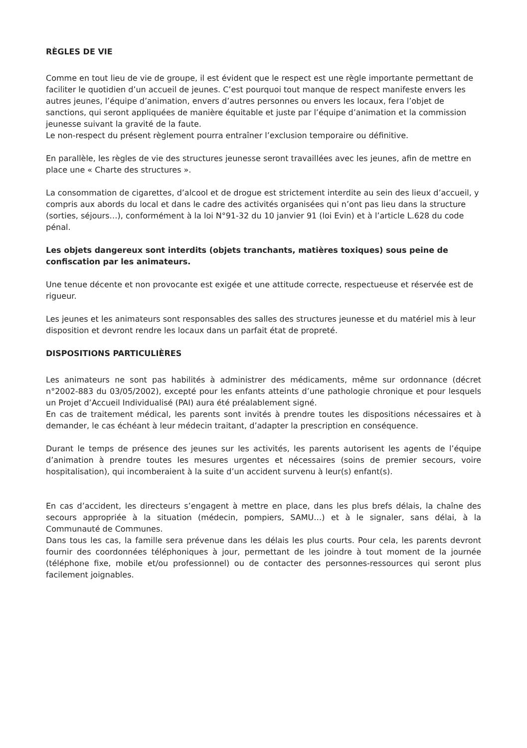RÈGLES DE VIE
Comme en tout lieu de vie de groupe, il est évident que le respect est une règle importante permettant de faciliter le quotidien d’un accueil de jeunes. C’est pourquoi tout manque de respect manifeste envers les autres jeunes, l’équipe d’animation, envers d’autres personnes ou envers les locaux, fera l’objet de sanctions, qui seront appliquées de manière équitable et juste par l’équipe d’animation et la commission jeunesse suivant la gravité de la faute.
Le non-respect du présent règlement pourra entraîner l’exclusion temporaire ou définitive.
En parallèle, les règles de vie des structures jeunesse seront travaillées avec les jeunes, afin de mettre en place une « Charte des structures ».
La consommation de cigarettes, d’alcool et de drogue est strictement interdite au sein des lieux d’accueil, y compris aux abords du local et dans le cadre des activités organisées qui n’ont pas lieu dans la structure (sorties, séjours…), conformément à la loi N°91-32 du 10 janvier 91 (loi Evin) et à l’article L.628 du code pénal.
Les objets dangereux sont interdits (objets tranchants, matières toxiques) sous peine de confiscation par les animateurs.
Une tenue décente et non provocante est exigée et une attitude correcte, respectueuse et réservée est de rigueur.
Les jeunes et les animateurs sont responsables des salles des structures jeunesse et du matériel mis à leur disposition et devront rendre les locaux dans un parfait état de propreté.
DISPOSITIONS PARTICULIÈRES
Les animateurs ne sont pas habilités à administrer des médicaments, même sur ordonnance (décret n°2002-883 du 03/05/2002), excepté pour les enfants atteints d’une pathologie chronique et pour lesquels un Projet d’Accueil Individualisé (PAI) aura été préalablement signé.
En cas de traitement médical, les parents sont invités à prendre toutes les dispositions nécessaires et à demander, le cas échéant à leur médecin traitant, d’adapter la prescription en conséquence.
Durant le temps de présence des jeunes sur les activités, les parents autorisent les agents de l’équipe d’animation à prendre toutes les mesures urgentes et nécessaires (soins de premier secours, voire hospitalisation), qui incomberaient à la suite d’un accident survenu à leur(s) enfant(s).
En cas d’accident, les directeurs s’engagent à mettre en place, dans les plus brefs délais, la chaîne des secours appropriée à la situation (médecin, pompiers, SAMU…) et à le signaler, sans délai, à la Communauté de Communes.
Dans tous les cas, la famille sera prévenue dans les délais les plus courts. Pour cela, les parents devront fournir des coordonnées téléphoniques à jour, permettant de les joindre à tout moment de la journée (téléphone fixe, mobile et/ou professionnel) ou de contacter des personnes-ressources qui seront plus facilement joignables.